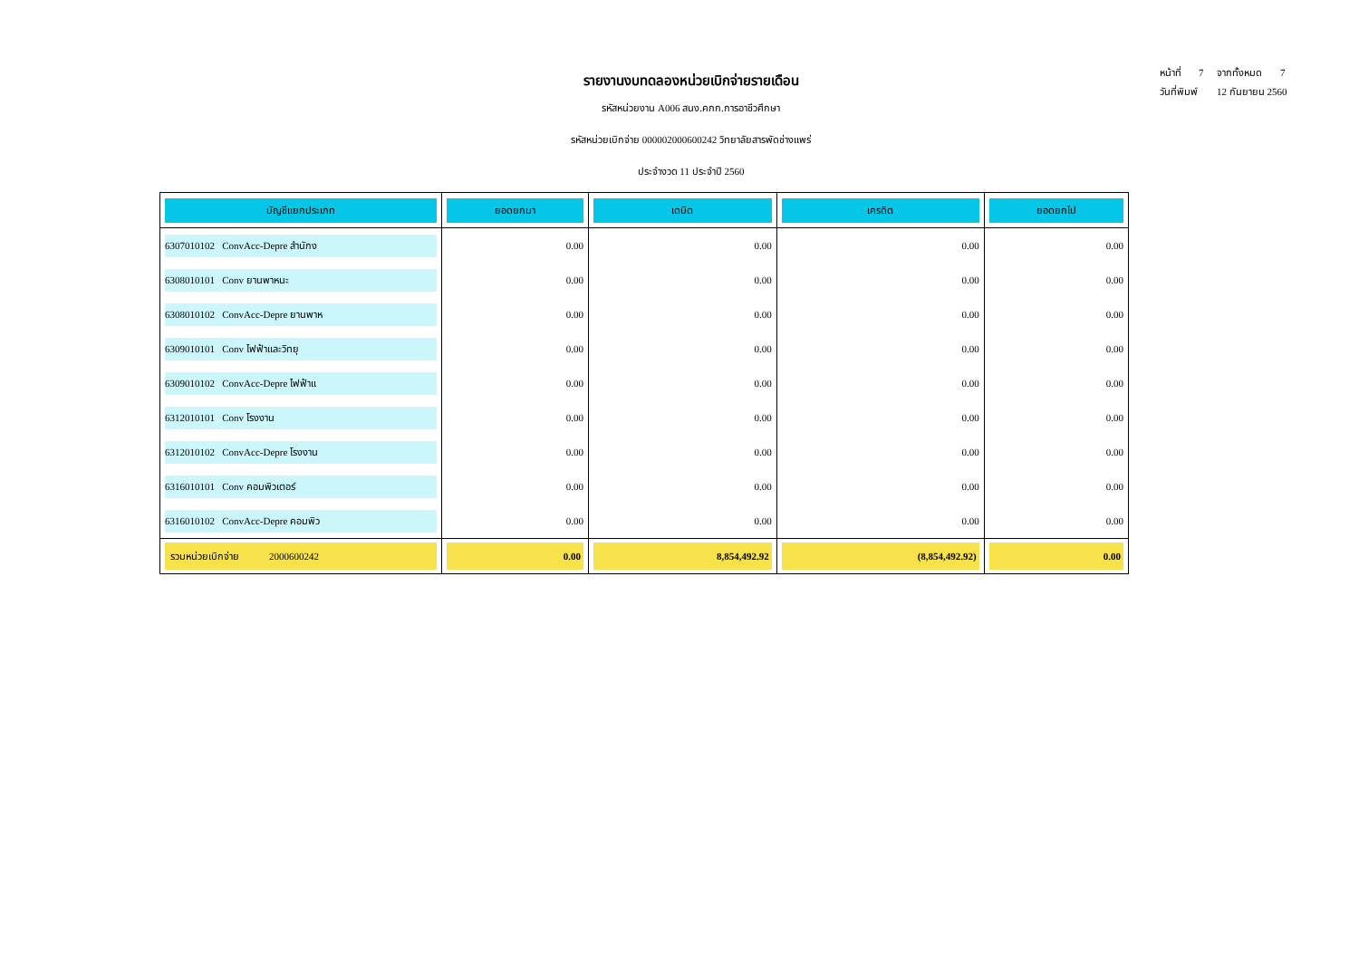รายงานงบทดลองหน่วยเบิกจ่ายรายเดือน
รหัสหน่วยงาน A006 สนง.คกก.การอาชีวศึกษา
รหัสหน่วยเบิกจ่าย 000002000600242 วิทยาลัยสารพัดช่างแพร่
ประจำงวด 11 ประจำปี 2560
หน้าที่ 7 จากทั้งหมด 7
วันที่พิมพ์ 12 กันยายน 2560
| บัญชีแยกประเภท | ยอดยกมา | เดบิต | เครดิต | ยอดยกไป |
| --- | --- | --- | --- | --- |
| 6307010102 ConvAcc-Depre สำนักง | 0.00 | 0.00 | 0.00 | 0.00 |
| 6308010101 Conv ยานพาหนะ | 0.00 | 0.00 | 0.00 | 0.00 |
| 6308010102 ConvAcc-Depre ยานพาห | 0.00 | 0.00 | 0.00 | 0.00 |
| 6309010101 Conv ไฟฟ้าและวิทยุ | 0.00 | 0.00 | 0.00 | 0.00 |
| 6309010102 ConvAcc-Depre ไฟฟ้าแ | 0.00 | 0.00 | 0.00 | 0.00 |
| 6312010101 Conv โรงงาน | 0.00 | 0.00 | 0.00 | 0.00 |
| 6312010102 ConvAcc-Depre โรงงาน | 0.00 | 0.00 | 0.00 | 0.00 |
| 6316010101 Conv คอมพิวเตอร์ | 0.00 | 0.00 | 0.00 | 0.00 |
| 6316010102 ConvAcc-Depre คอมพิว | 0.00 | 0.00 | 0.00 | 0.00 |
| รวมหน่วยเบิกจ่าย 2000600242 | 0.00 | 8,854,492.92 | (8,854,492.92) | 0.00 |